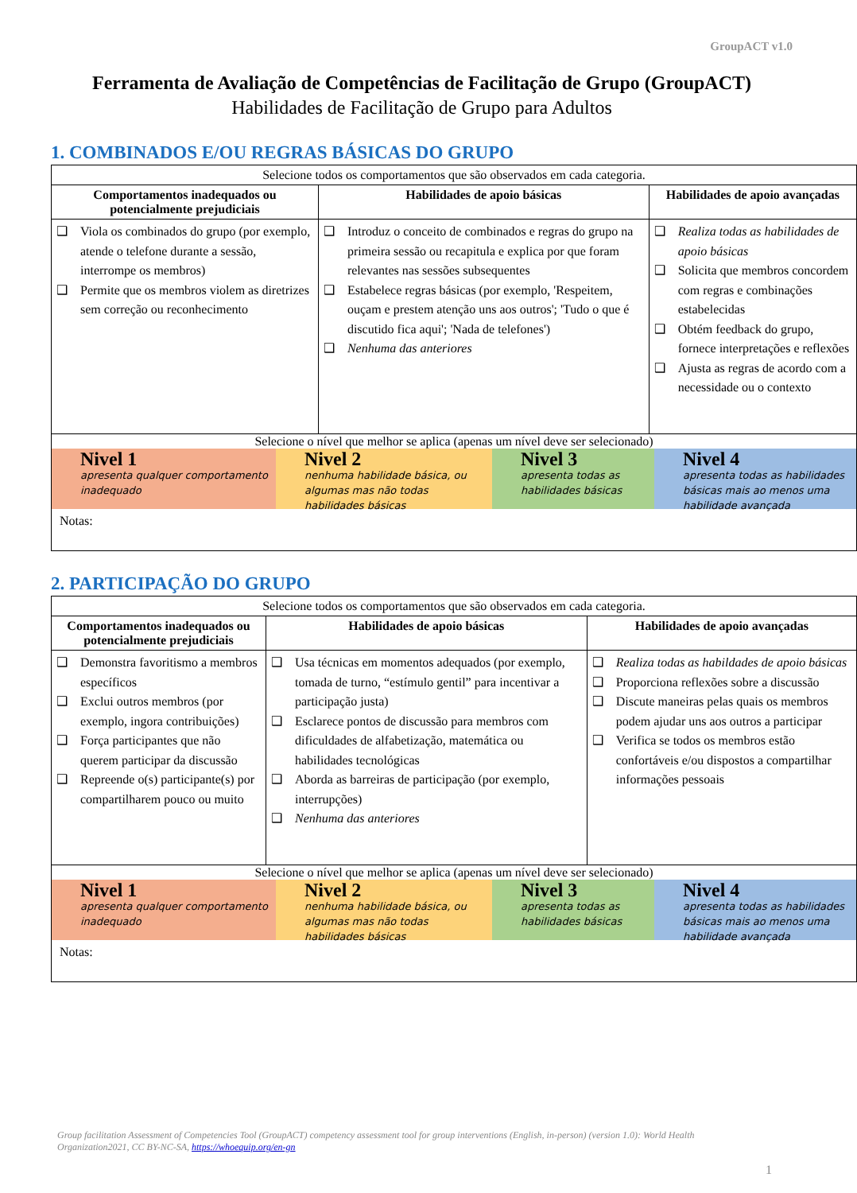GroupACT v1.0
Ferramenta de Avaliação de Competências de Facilitação de Grupo (GroupACT)
Habilidades de Facilitação de Grupo para Adultos
1. COMBINADOS E/OU REGRAS BÁSICAS DO GRUPO
| Selecione todos os comportamentos que são observados em cada categoria. | | |
| Comportamentos inadequados ou potencialmente prejudiciais | Habilidades de apoio básicas | Habilidades de apoio avançadas |
| ❑ Viola os combinados do grupo (por exemplo, atende o telefone durante a sessão, interrompe os membros) ❑ Permite que os membros violem as diretrizes sem correção ou reconhecimento | ❑ Introduz o conceito de combinados e regras do grupo na primeira sessão ou recapitula e explica por que foram relevantes nas sessões subsequentes ❑ Estabelece regras básicas (por exemplo, 'Respeitem, ouçam e prestem atenção uns aos outros'; 'Tudo o que é discutido fica aqui'; 'Nada de telefones') ❑ Nenhuma das anteriores | ❑ Realiza todas as habilidades de apoio básicas ❑ Solicita que membros concordem com regras e combinações estabelecidas ❑ Obtém feedback do grupo, fornece interpretações e reflexões ❑ Ajusta as regras de acordo com a necessidade ou o contexto |
| Selecione o nível que melhor se aplica (apenas um nível deve ser selecionado) Nivel 1 apresenta qualquer comportamento inadequado Nivel 2 nenhuma habilidade básica, ou algumas mas não todas habilidades básicas Nivel 3 apresenta todas as habilidades básicas Nivel 4 apresenta todas as habilidades básicas mais ao menos uma habilidade avançada Notas: | | |
2. PARTICIPAÇÃO DO GRUPO
| Selecione todos os comportamentos que são observados em cada categoria. | | |
| Comportamentos inadequados ou potencialmente prejudiciais | Habilidades de apoio básicas | Habilidades de apoio avançadas |
| ❑ Demonstra favoritismo a membros específicos ❑ Exclui outros membros (por exemplo, ingora contribuições) ❑ Força participantes que não querem participar da discussão ❑ Repreende o(s) participante(s) por compartilharem pouco ou muito | ❑ Usa técnicas em momentos adequados (por exemplo, tomada de turno, “estímulo gentil” para incentivar a participação justa) ❑ Esclarece pontos de discussão para membros com dificuldades de alfabetização, matemática ou habilidades tecnológicas ❑ Aborda as barreiras de participação (por exemplo, interrupções) ❑ Nenhuma das anteriores | ❑ Realiza todas as habildades de apoio básicas ❑ Proporciona reflexões sobre a discussão ❑ Discute maneiras pelas quais os membros podem ajudar uns aos outros a participar ❑ Verifica se todos os membros estão confortáveis e/ou dispostos a compartilhar informações pessoais |
| Selecione o nível que melhor se aplica (apenas um nível deve ser selecionado) Nivel 1 apresenta qualquer comportamento inadequado Nivel 2 nenhuma habilidade básica, ou algumas mas não todas habilidades básicas Nivel 3 apresenta todas as habilidades básicas Nivel 4 apresenta todas as habilidades básicas mais ao menos uma habilidade avançada Notas: | | |
Group facilitation Assessment of Competencies Tool (GroupACT) competency assessment tool for group interventions (English, in-person) (version 1.0): World Health Organization2021, CC BY-NC-SA, https://whoequip.org/en-gn
1